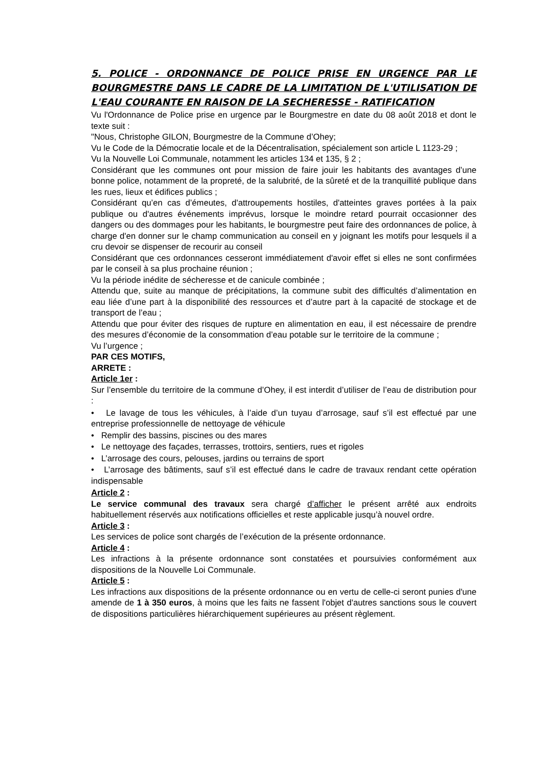5. POLICE - ORDONNANCE DE POLICE PRISE EN URGENCE PAR LE BOURGMESTRE DANS LE CADRE DE LA LIMITATION DE L'UTILISATION DE L'EAU COURANTE EN RAISON DE LA SECHERESSE - RATIFICATION
Vu l'Ordonnance de Police prise en urgence par le Bourgmestre en date du 08 août 2018 et dont le texte suit :
"Nous, Christophe GILON, Bourgmestre de la Commune d’Ohey;
Vu le Code de la Démocratie locale et de la Décentralisation, spécialement son article L 1123-29 ;
Vu la Nouvelle Loi Communale, notamment les articles 134 et 135, § 2 ;
Considérant que les communes ont pour mission de faire jouir les habitants des avantages d’une bonne police, notamment de la propreté, de la salubrité, de la sûreté et de la tranquillité publique dans les rues, lieux et édifices publics ;
Considérant qu’en cas d’émeutes, d'attroupements hostiles, d'atteintes graves portées à la paix publique ou d'autres événements imprévus, lorsque le moindre retard pourrait occasionner des dangers ou des dommages pour les habitants, le bourgmestre peut faire des ordonnances de police, à charge d'en donner sur le champ communication au conseil en y joignant les motifs pour lesquels il a cru devoir se dispenser de recourir au conseil
Considérant que ces ordonnances cesseront immédiatement d'avoir effet si elles ne sont confirmées par le conseil à sa plus prochaine réunion ;
Vu la période inédite de sécheresse et de canicule combinée ;
Attendu que, suite au manque de précipitations, la commune subit des difficultés d’alimentation en eau liée d’une part à la disponibilité des ressources et d’autre part à la capacité de stockage et de transport de l’eau ;
Attendu que pour éviter des risques de rupture en alimentation en eau, il est nécessaire de prendre des mesures d’économie de la consommation d’eau potable sur le territoire de la commune ;
Vu l’urgence ;
PAR CES MOTIFS,
ARRETE :
Article 1er :
Sur l’ensemble du territoire de la commune d’Ohey, il est interdit d’utiliser de l’eau de distribution pour :
• Le lavage de tous les véhicules, à l’aide d’un tuyau d’arrosage, sauf s’il est effectué par une entreprise professionnelle de nettoyage de véhicule
• Remplir des bassins, piscines ou des mares
• Le nettoyage des façades, terrasses, trottoirs, sentiers, rues et rigoles
• L’arrosage des cours, pelouses, jardins ou terrains de sport
• L’arrosage des bâtiments, sauf s’il est effectué dans le cadre de travaux rendant cette opération indispensable
Article 2 :
Le service communal des travaux sera chargé d’afficher le présent arrêté aux endroits habituellement réservés aux notifications officielles et reste applicable jusqu’à nouvel ordre.
Article 3 :
Les services de police sont chargés de l’exécution de la présente ordonnance.
Article 4 :
Les infractions à la présente ordonnance sont constatées et poursuivies conformément aux dispositions de la Nouvelle Loi Communale.
Article 5 :
Les infractions aux dispositions de la présente ordonnance ou en vertu de celle-ci seront punies d'une amende de 1 à 350 euros, à moins que les faits ne fassent l'objet d'autres sanctions sous le couvert de dispositions particulières hiérarchiquement supérieures au présent règlement.